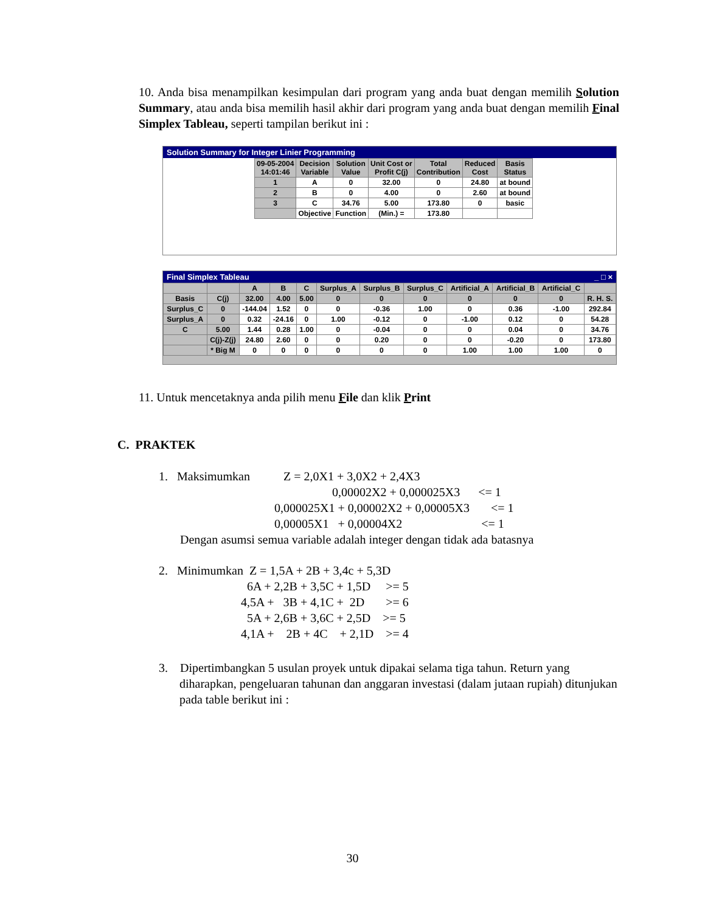10. Anda bisa menampilkan kesimpulan dari program yang anda buat dengan memilih Solution Summary, atau anda bisa memilih hasil akhir dari program yang anda buat dengan memilih Final Simplex Tableau, seperti tampilan berikut ini :
Solution Summary for Integer Linier Programming
| 09-05-2004 14:01:46 | Decision Variable | Solution Value | Unit Cost or Profit C(j) | Total Contribution | Reduced Cost | Basis Status |
| --- | --- | --- | --- | --- | --- | --- |
| 1 | A | 0 | 32.00 | 0 | 24.80 | at bound |
| 2 | B | 0 | 4.00 | 0 | 2.60 | at bound |
| 3 | C | 34.76 | 5.00 | 173.80 | 0 | basic |
| | Objective | Function | (Min.) = | 173.80 | | |
Final Simplex Tableau _ □ ×
| | | A | B | C | Surplus_A | Surplus_B | Surplus_C | Artificial_A | Artificial_B | Artificial_C | |
| --- | --- | --- | --- | --- | --- | --- | --- | --- | --- | --- | --- |
| Basis | C(j) | 32.00 | 4.00 | 5.00 | 0 | 0 | 0 | 0 | 0 | 0 | R. H. S. |
| Surplus_C | 0 | -144.04 | 1.52 | 0 | 0 | -0.36 | 1.00 | 0 | 0.36 | -1.00 | 292.84 |
| Surplus_A | 0 | 0.32 | -24.16 | 0 | 1.00 | -0.12 | 0 | -1.00 | 0.12 | 0 | 54.28 |
| C | 5.00 | 1.44 | 0.28 | 1.00 | 0 | -0.04 | 0 | 0 | 0.04 | 0 | 34.76 |
| | C(j)-Z(j) | 24.80 | 2.60 | 0 | 0 | 0.20 | 0 | 0 | -0.20 | 0 | 173.80 |
| | * Big M | 0 | 0 | 0 | 0 | 0 | 0 | 1.00 | 1.00 | 1.00 | 0 |
11. Untuk mencetaknya anda pilih menu File dan klik Print
C. PRAKTEK
1. Maksimumkan Z = 2,0X1 + 3,0X2 + 2,4X3 0,00002X2 + 0,000025X3 <= 1 0,000025X1 + 0,00002X2 + 0,00005X3 <= 1 0,00005X1 + 0,00004X2 <= 1 Dengan asumsi semua variable adalah integer dengan tidak ada batasnya
2. Minimumkan Z = 1,5A + 2B + 3,4c + 5,3D 6A + 2,2B + 3,5C + 1,5D >= 5 4,5A + 3B + 4,1C + 2D >= 6 5A + 2,6B + 3,6C + 2,5D >= 5 4,1A + 2B + 4C + 2,1D >= 4
3. Dipertimbangkan 5 usulan proyek untuk dipakai selama tiga tahun. Return yang diharapkan, pengeluaran tahunan dan anggaran investasi (dalam jutaan rupiah) ditunjukan pada table berikut ini :
30